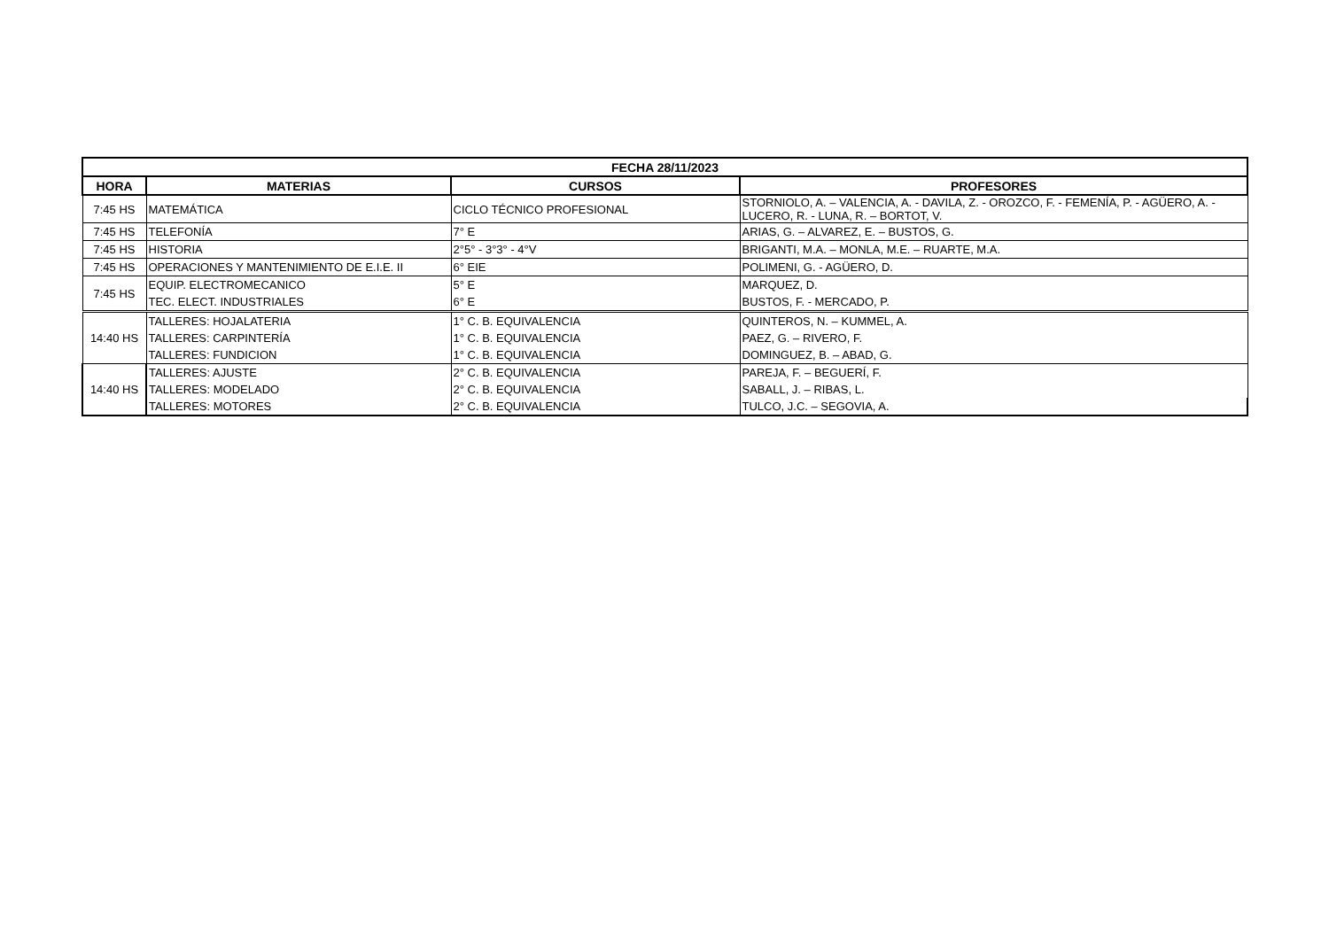| FECHA 28/11/2023 | | | |
| --- | --- | --- | --- |
| HORA | MATERIAS | CURSOS | PROFESORES |
| 7:45 HS | MATEMÁTICA | CICLO TÉCNICO PROFESIONAL | STORNIOLO, A. – VALENCIA, A. - DAVILA, Z. - OROZCO, F. - FEMENÍA, P. - AGÜERO, A. - LUCERO, R. - LUNA, R. – BORTOT, V. |
| 7:45 HS | TELEFONÍA | 7° E | ARIAS, G. – ALVAREZ, E. – BUSTOS, G. |
| 7:45 HS | HISTORIA | 2°5° - 3°3° - 4°V | BRIGANTI, M.A. – MONLA, M.E. – RUARTE, M.A. |
| 7:45 HS | OPERACIONES Y MANTENIMIENTO DE E.I.E. II | 6° EIE | POLIMENI, G. - AGÜERO, D. |
| 7:45 HS | EQUIP. ELECTROMECANICO | 5° E | MARQUEZ, D. |
| | TEC. ELECT. INDUSTRIALES | 6° E | BUSTOS, F. - MERCADO, P. |
| 14:40 HS | TALLERES: HOJALATERIA | 1° C. B. EQUIVALENCIA | QUINTEROS, N. – KUMMEL, A. |
| | TALLERES: CARPINTERÍA | 1° C. B. EQUIVALENCIA | PAEZ, G. – RIVERO, F. |
| | TALLERES: FUNDICION | 1° C. B. EQUIVALENCIA | DOMINGUEZ, B. – ABAD, G. |
| 14:40 HS | TALLERES: AJUSTE | 2° C. B. EQUIVALENCIA | PAREJA, F. – BEGUERÍ, F. |
| | TALLERES: MODELADO | 2° C. B. EQUIVALENCIA | SABALL, J. – RIBAS, L. |
| | TALLERES: MOTORES | 2° C. B. EQUIVALENCIA | TULCO, J.C. – SEGOVIA, A. |